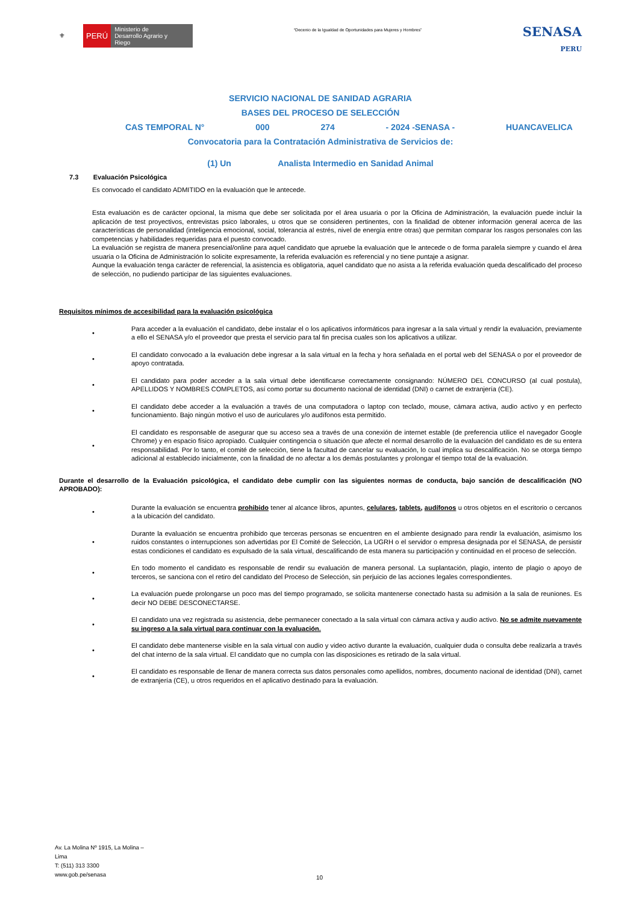⚜ PERÚ Ministerio de Desarrollo Agrario y Riego
“Decenio de la Igualdad de Oportunidades para Mujeres y Hombres”
SENASA
PERU
SERVICIO NACIONAL DE SANIDAD AGRARIA
BASES DEL PROCESO DE SELECCIÓN
CAS TEMPORAL N° 000 274 - 2024 -SENASA - HUANCAVELICA
Convocatoria para la Contratación Administrativa de Servicios de:
(1) Un Analista Intermedio en Sanidad Animal
7.3 Evaluación Psicológica
Es convocado el candidato ADMITIDO en la evaluación que le antecede.
Esta evaluación es de carácter opcional, la misma que debe ser solicitada por el área usuaria o por la Oficina de Administración, la evaluación puede incluir la aplicación de test proyectivos, entrevistas psico laborales, u otros que se consideren pertinentes, con la finalidad de obtener información general acerca de las características de personalidad (inteligencia emocional, social, tolerancia al estrés, nivel de energía entre otras) que permitan comparar los rasgos personales con las competencias y habilidades requeridas para el puesto convocado.
La evaluación se registra de manera presencial/online para aquel candidato que apruebe la evaluación que le antecede o de forma paralela siempre y cuando el área usuaria o la Oficina de Administración lo solicite expresamente, la referida evaluación es referencial y no tiene puntaje a asignar.
Aunque la evaluación tenga carácter de referencial, la asistencia es obligatoria, aquel candidato que no asista a la referida evaluación queda descalificado del proceso de selección, no pudiendo participar de las siguientes evaluaciones.
Requisitos mínimos de accesibilidad para la evaluación psicológica
•
Para acceder a la evaluación el candidato, debe instalar el o los aplicativos informáticos para ingresar a la sala virtual y rendir la evaluación, previamente a ello el SENASA y/o el proveedor que presta el servicio para tal fin precisa cuales son los aplicativos a utilizar.
•
El candidato convocado a la evaluación debe ingresar a la sala virtual en la fecha y hora señalada en el portal web del SENASA o por el proveedor de apoyo contratada.
•
El candidato para poder acceder a la sala virtual debe identificarse correctamente consignando: NÚMERO DEL CONCURSO (al cual postula), APELLIDOS Y NOMBRES COMPLETOS, así como portar su documento nacional de identidad (DNI) o carnet de extranjería (CE).
•
El candidato debe acceder a la evaluación a través de una computadora o laptop con teclado, mouse, cámara activa, audio activo y en perfecto funcionamiento. Bajo ningún motivo el uso de auriculares y/o audífonos esta permitido.
•
El candidato es responsable de asegurar que su acceso sea a través de una conexión de internet estable (de preferencia utilice el navegador Google Chrome) y en espacio físico apropiado. Cualquier contingencia o situación que afecte el normal desarrollo de la evaluación del candidato es de su entera responsabilidad. Por lo tanto, el comité de selección, tiene la facultad de cancelar su evaluación, lo cual implica su descalificación. No se otorga tiempo adicional al establecido inicialmente, con la finalidad de no afectar a los demás postulantes y prolongar el tiempo total de la evaluación.
Durante el desarrollo de la Evaluación psicológica, el candidato debe cumplir con las siguientes normas de conducta, bajo sanción de descalificación (NO APROBADO):
•
Durante la evaluación se encuentra prohibido tener al alcance libros, apuntes, celulares, tablets, audífonos u otros objetos en el escritorio o cercanos a la ubicación del candidato.
•
Durante la evaluación se encuentra prohibido que terceras personas se encuentren en el ambiente designado para rendir la evaluación, asimismo los ruidos constantes o interrupciones son advertidas por El Comité de Selección, La UGRH o el servidor o empresa designada por el SENASA, de persistir estas condiciones el candidato es expulsado de la sala virtual, descalificando de esta manera su participación y continuidad en el proceso de selección.
•
En todo momento el candidato es responsable de rendir su evaluación de manera personal. La suplantación, plagio, intento de plagio o apoyo de terceros, se sanciona con el retiro del candidato del Proceso de Selección, sin perjuicio de las acciones legales correspondientes.
•
La evaluación puede prolongarse un poco mas del tiempo programado, se solicita mantenerse conectado hasta su admisión a la sala de reuniones. Es decir NO DEBE DESCONECTARSE.
•
El candidato una vez registrada su asistencia, debe permanecer conectado a la sala virtual con cámara activa y audio activo. No se admite nuevamente su ingreso a la sala virtual para continuar con la evaluación.
•
El candidato debe mantenerse visible en la sala virtual con audio y video activo durante la evaluación, cualquier duda o consulta debe realizarla a través del chat interno de la sala virtual. El candidato que no cumpla con las disposiciones es retirado de la sala virtual.
•
El candidato es responsable de llenar de manera correcta sus datos personales como apellidos, nombres, documento nacional de identidad (DNI), carnet de extranjería (CE), u otros requeridos en el aplicativo destinado para la evaluación.
Av. La Molina Nº 1915, La Molina –
Lima
T: (511) 313 3300
www.gob.pe/senasa
10